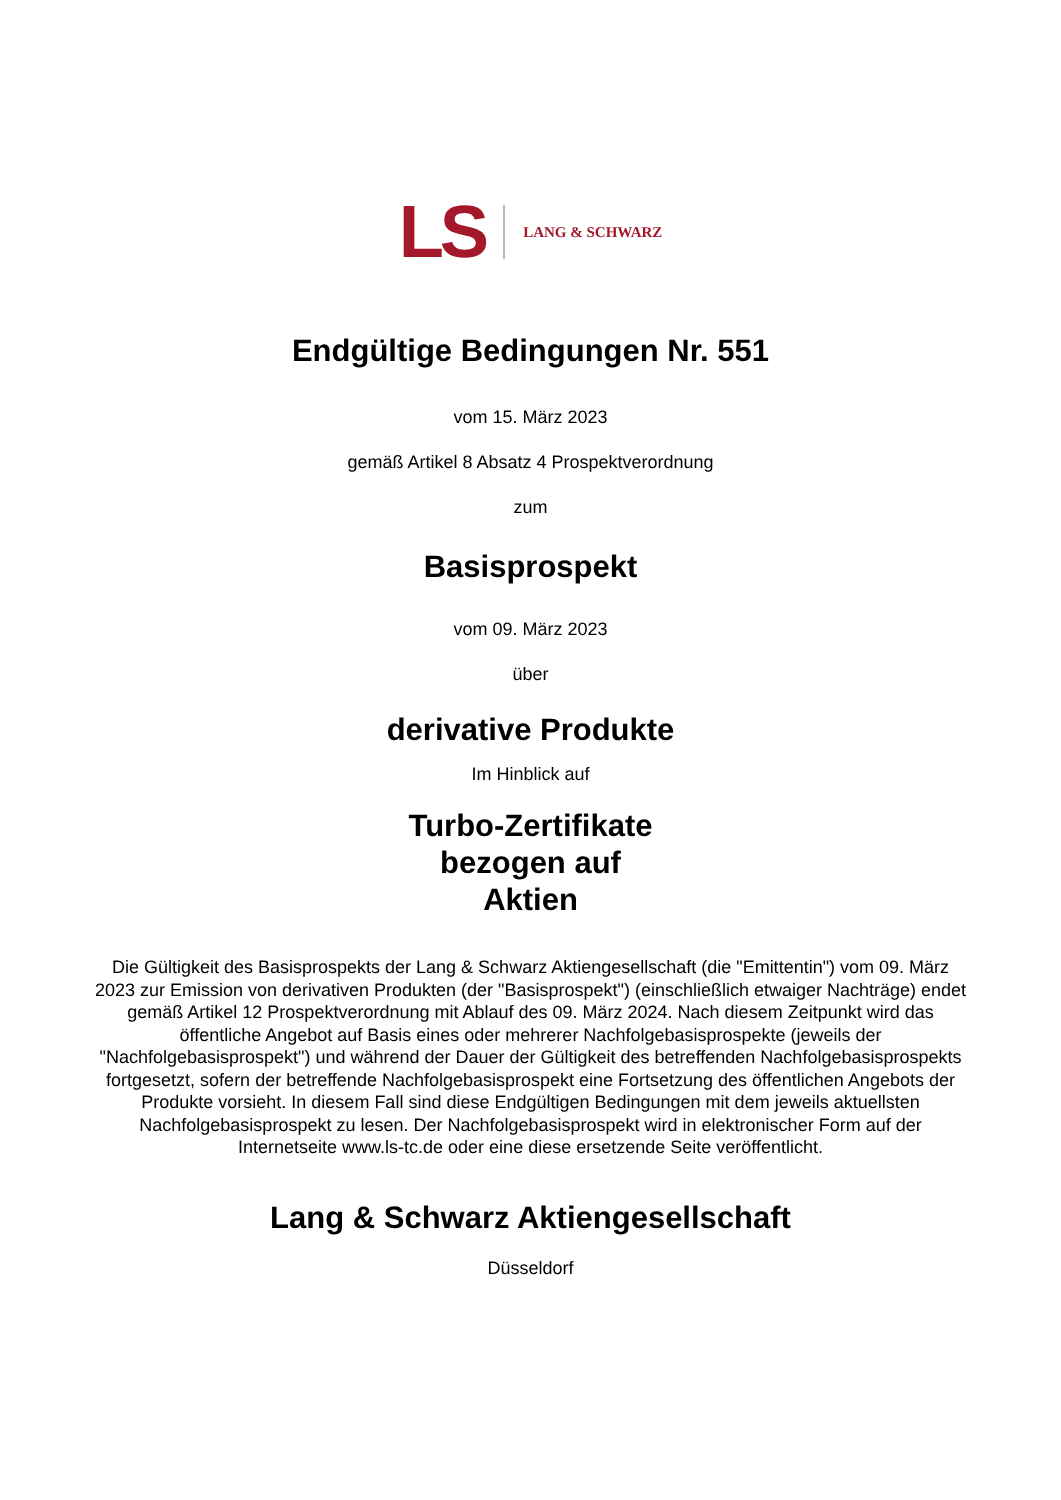LS LANG & SCHWARZ
Endgültige Bedingungen Nr. 551
vom 15. März 2023
gemäß Artikel 8 Absatz 4 Prospektverordnung
zum
Basisprospekt
vom 09. März 2023
über
derivative Produkte
Im Hinblick auf
Turbo-Zertifikate
bezogen auf
Aktien
Die Gültigkeit des Basisprospekts der Lang & Schwarz Aktiengesellschaft (die "Emittentin") vom 09. März 2023 zur Emission von derivativen Produkten (der "Basisprospekt") (einschließlich etwaiger Nachträge) endet gemäß Artikel 12 Prospektverordnung mit Ablauf des 09. März 2024. Nach diesem Zeitpunkt wird das öffentliche Angebot auf Basis eines oder mehrerer Nachfolgebasisprospekte (jeweils der "Nachfolgebasisprospekt") und während der Dauer der Gültigkeit des betreffenden Nachfolgebasisprospekts fortgesetzt, sofern der betreffende Nachfolgebasisprospekt eine Fortsetzung des öffentlichen Angebots der Produkte vorsieht. In diesem Fall sind diese Endgültigen Bedingungen mit dem jeweils aktuellsten Nachfolgebasisprospekt zu lesen. Der Nachfolgebasisprospekt wird in elektronischer Form auf der Internetseite www.ls-tc.de oder eine diese ersetzende Seite veröffentlicht.
Lang & Schwarz Aktiengesellschaft
Düsseldorf